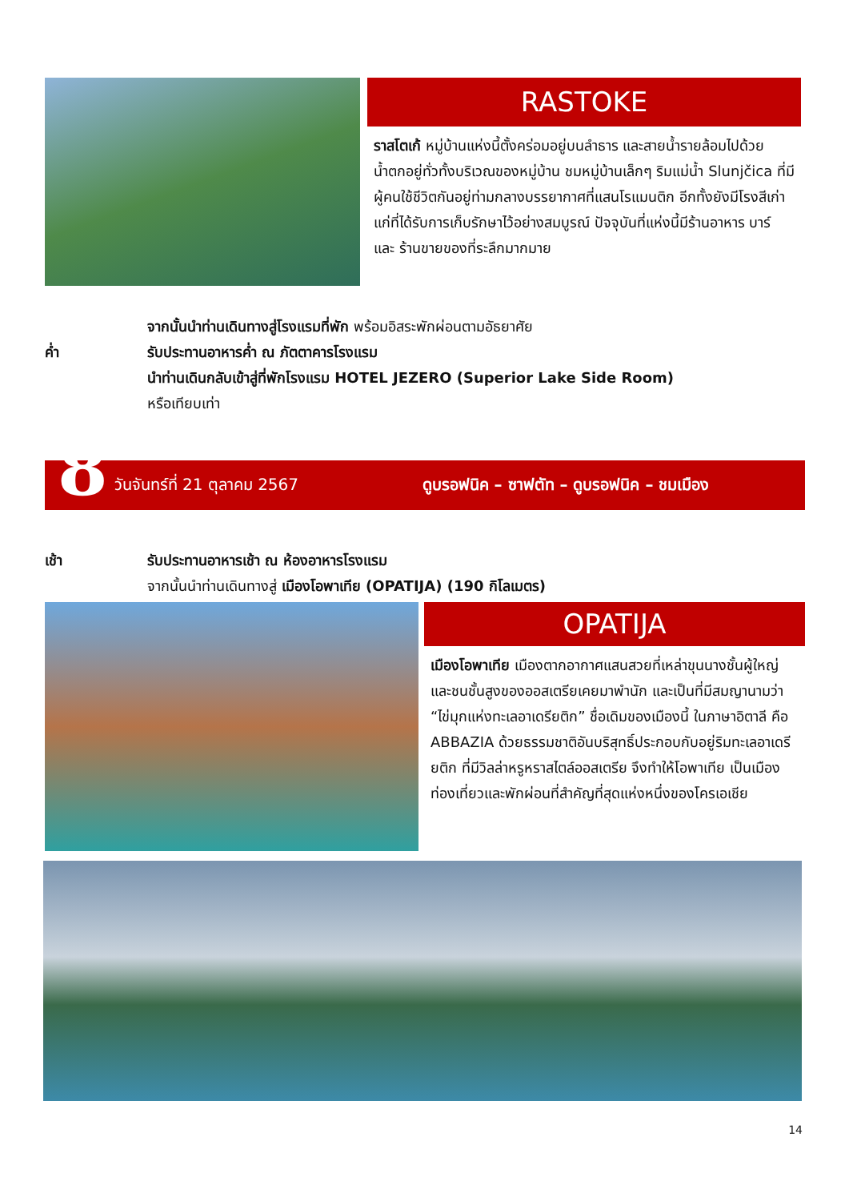RASTOKE
ราสโตเก้ หมู่บ้านแห่งนี้ตั้งคร่อมอยู่บนลำธาร และสายน้ำรายล้อมไปด้วยน้ำตกอยู่ทั่วทั้งบริเวณของหมู่บ้าน ชมหมู่บ้านเล็กๆ ริมแม่น้ำ Slunjčica ที่มีผู้คนใช้ชีวิตกันอยู่ท่ามกลางบรรยากาศที่แสนโรแมนติก อีกทั้งยังมีโรงสีเก่าแก่ที่ได้รับการเก็บรักษาไว้อย่างสมบูรณ์ ปัจจุบันที่แห่งนี้มีร้านอาหาร บาร์ และ ร้านขายของที่ระลึกมากมาย
จากนั้นนำท่านเดินทางสู่โรงแรมที่พัก พร้อมอิสระพักผ่อนตามอัธยาศัย
ค่ำ รับประทานอาหารค่ำ ณ ภัตตาคารโรงแรม
นำท่านเดินกลับเข้าสู่ที่พักโรงแรม HOTEL JEZERO (Superior Lake Side Room)
หรือเทียบเท่า
8 วันจันทร์ที่ 21 ตุลาคม 2567 ดูบรอฟนิค – ซาฟตัท – ดูบรอฟนิค – ชมเมือง
เช้า รับประทานอาหารเช้า ณ ห้องอาหารโรงแรม
จากนั้นนำท่านเดินทางสู่ เมืองโอพาเทีย (OPATIJA) (190 กิโลเมตร)
OPATIJA
เมืองโอพาเทีย เมืองตากอากาศแสนสวยที่เหล่าขุนนางชั้นผู้ใหญ่และชนชั้นสูงของออสเตรียเคยมาพำนัก และเป็นที่มีสมญานามว่า “ไข่มุกแห่งทะเลอาเดรียติก” ชื่อเดิมของเมืองนี้ ในภาษาอิตาลี คือ ABBAZIA ด้วยธรรมชาติอันบริสุทธิ์ประกอบกับอยู่ริมทะเลอาเดรียติก ที่มีวิลล่าหรูหราสไตล์ออสเตรีย จึงทำให้โอพาเทีย เป็นเมืองท่องเที่ยวและพักผ่อนที่สำคัญที่สุดแห่งหนึ่งของโครเอเชีย
14